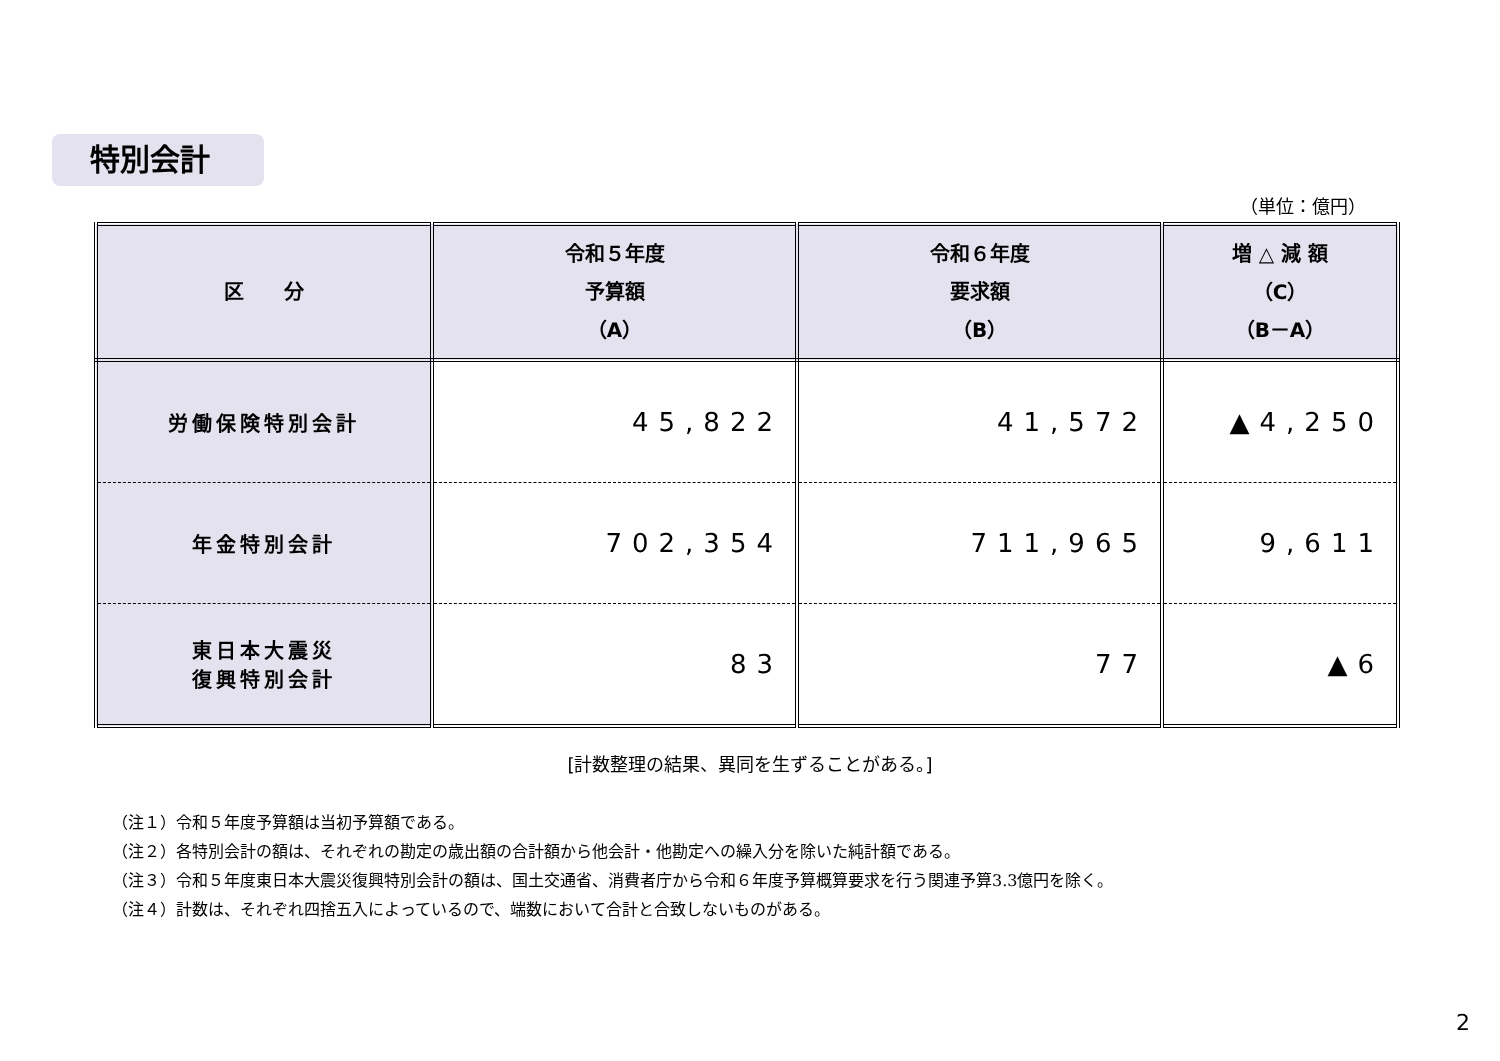特別会計
（単位：億円）
| 区 分 | 令和５年度 予算額 （A） | 令和６年度 要求額 （B） | 増 △ 減 額 （C） （B－A） |
| --- | --- | --- | --- |
| 労働保険特別会計 | 45,822 | 41,572 | ▲4,250 |
| 年金特別会計 | 702,354 | 711,965 | 9,611 |
| 東日本大震災 復興特別会計 | 83 | 77 | ▲6 |
[計数整理の結果、異同を生ずることがある。]
（注１）令和５年度予算額は当初予算額である。
（注２）各特別会計の額は、それぞれの勘定の歳出額の合計額から他会計・他勘定への繰入分を除いた純計額である。
（注３）令和５年度東日本大震災復興特別会計の額は、国土交通省、消費者庁から令和６年度予算概算要求を行う関連予算3.3億円を除く。
（注４）計数は、それぞれ四捨五入によっているので、端数において合計と合致しないものがある。
2